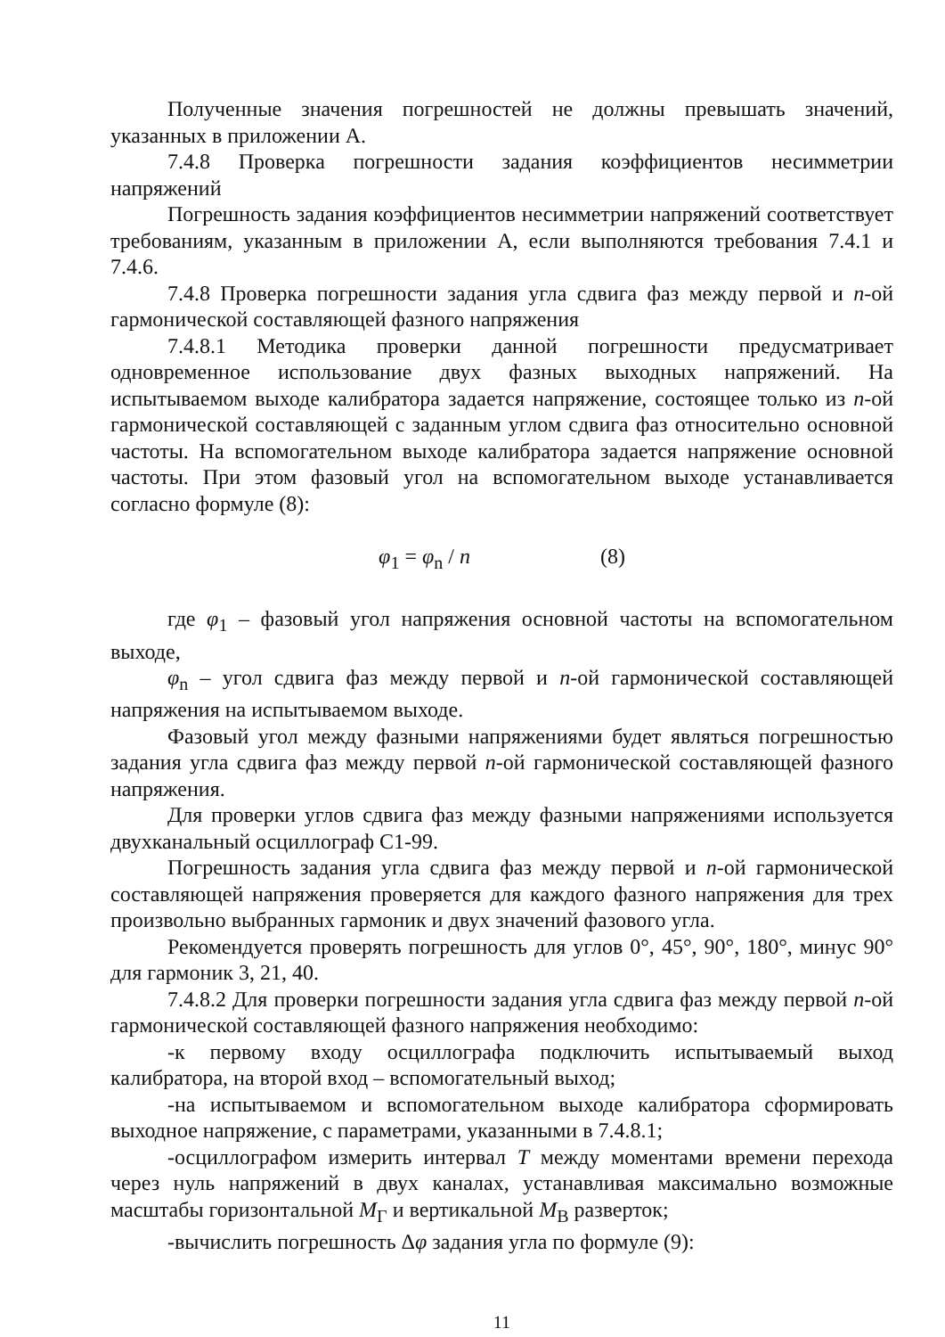Полученные значения погрешностей не должны превышать значений, указанных в приложении А.
7.4.8 Проверка погрешности задания коэффициентов несимметрии напряжений
Погрешность задания коэффициентов несимметрии напряжений соответствует требованиям, указанным в приложении А, если выполняются требования 7.4.1 и 7.4.6.
7.4.8 Проверка погрешности задания угла сдвига фаз между первой и n-ой гармонической составляющей фазного напряжения
7.4.8.1 Методика проверки данной погрешности предусматривает одновременное использование двух фазных выходных напряжений. На испытываемом выходе калибратора задается напряжение, состоящее только из n-ой гармонической составляющей с заданным углом сдвига фаз относительно основной частоты. На вспомогательном выходе калибратора задается напряжение основной частоты. При этом фазовый угол на вспомогательном выходе устанавливается согласно формуле (8):
φ<sub>1</sub> = φ<sub>n</sub> / n (8)
где φ<sub>1</sub> – фазовый угол напряжения основной частоты на вспомогательном выходе,
φ<sub>n</sub> – угол сдвига фаз между первой и n-ой гармонической составляющей напряжения на испытываемом выходе.
Фазовый угол между фазными напряжениями будет являться погрешностью задания угла сдвига фаз между первой n-ой гармонической составляющей фазного напряжения.
Для проверки углов сдвига фаз между фазными напряжениями используется двухканальный осциллограф С1-99.
Погрешность задания угла сдвига фаз между первой и n-ой гармонической составляющей напряжения проверяется для каждого фазного напряжения для трех произвольно выбранных гармоник и двух значений фазового угла.
Рекомендуется проверять погрешность для углов 0°, 45°, 90°, 180°, минус 90° для гармоник 3, 21, 40.
7.4.8.2 Для проверки погрешности задания угла сдвига фаз между первой n-ой гармонической составляющей фазного напряжения необходимо:
-к первому входу осциллографа подключить испытываемый выход калибратора, на второй вход – вспомогательный выход;
-на испытываемом и вспомогательном выходе калибратора сформировать выходное напряжение, с параметрами, указанными в 7.4.8.1;
-осциллографом измерить интервал T между моментами времени перехода через нуль напряжений в двух каналах, устанавливая максимально возможные масштабы горизонтальной M<sub>Г</sub> и вертикальной M<sub>В</sub> разверток;
-вычислить погрешность Δφ задания угла по формуле (9):
11